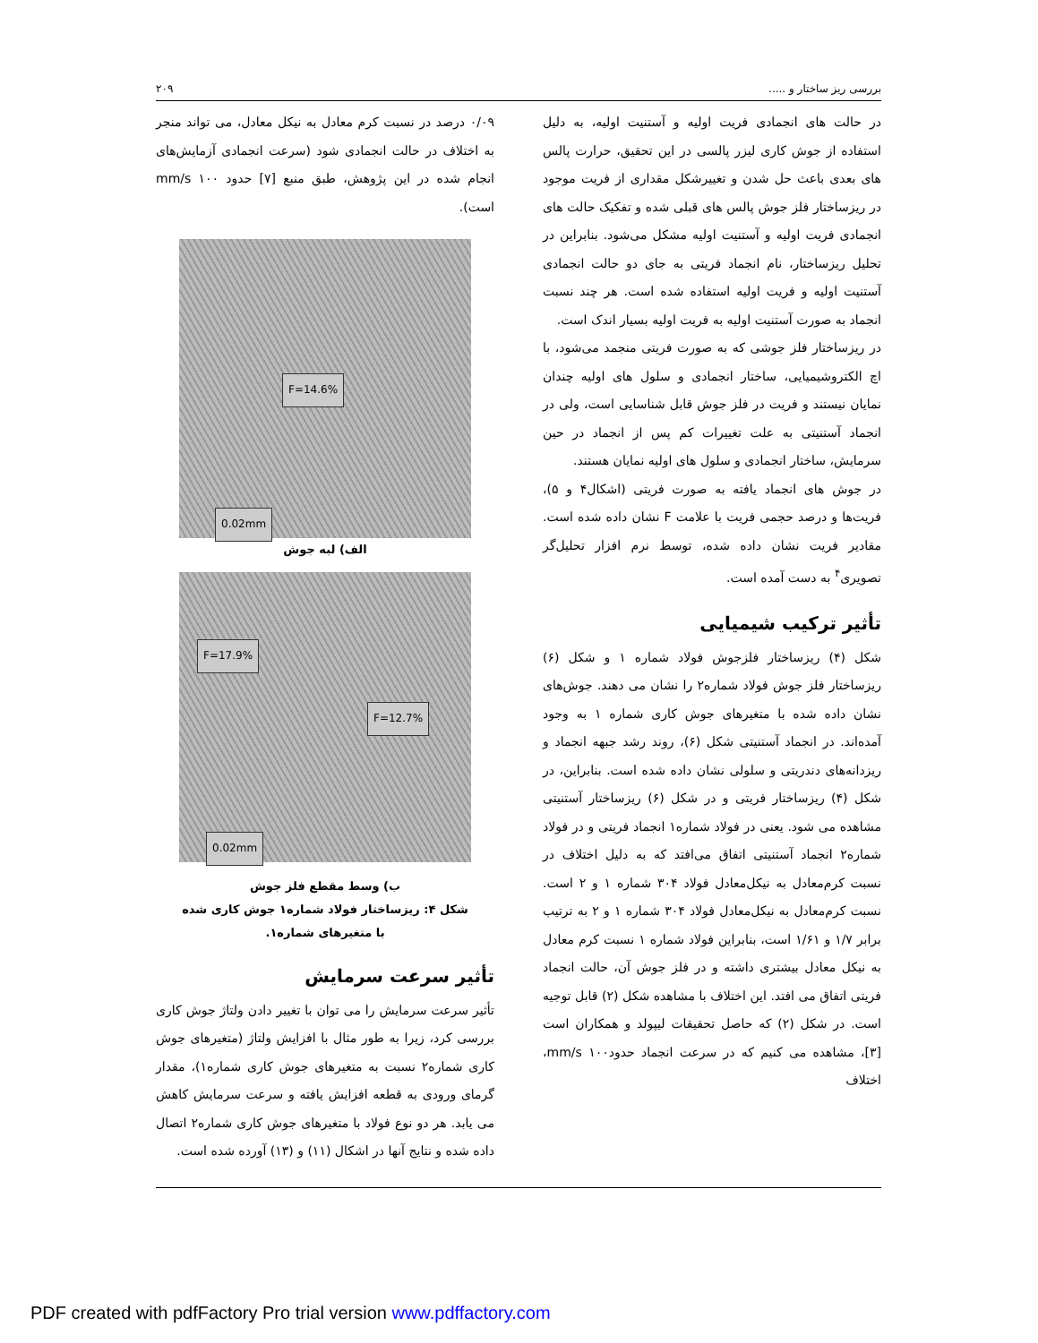بررسی ریز ساختار و ..... ۲۰۹
در حالت های انجمادی فریت اولیه و آستنیت اولیه، به دلیل استفاده از جوش کاری لیزر پالسی در این تحقیق، حرارت پالس های بعدی باعث حل شدن و تغییرشکل مقداری از فریت موجود در ریزساختار فلز جوش پالس های قبلی شده و تفکیک حالت های انجمادی فریت اولیه و آستنیت اولیه مشکل می‌شود. بنابراین در تحلیل ریزساختار، نام انجماد فریتی به جای دو حالت انجمادی آستنیت اولیه و فریت اولیه استفاده شده است. هر چند نسبت انجماد به صورت آستنیت اولیه به فریت اولیه بسیار اندک است.
در ریزساختار فلز جوشی که به صورت فریتی منجمد می‌شود، با اچ الکتروشیمیایی، ساختار انجمادی و سلول های اولیه چندان نمایان نیستند و فریت در فلز جوش قابل شناسایی است، ولی در انجماد آستنیتی به علت تغییرات کم پس از انجماد در حین سرمایش، ساختار انجمادی و سلول های اولیه نمایان هستند.
در جوش های انجماد یافته به صورت فریتی (اشکال۴ و ۵)، فریت‌ها و درصد حجمی فریت با علامت F نشان داده شده است. مقادیر فریت نشان داده شده، توسط نرم افزار تحلیل‌گر تصویری<sup>۴</sup> به دست آمده است.
تأثیر ترکیب شیمیایی
شکل (۴) ریزساختار فلزجوش فولاد شماره ۱ و شکل (۶) ریزساختار فلز جوش فولاد شماره۲ را نشان می دهند. جوش‌های نشان داده شده با متغیرهای جوش کاری شماره ۱ به وجود آمده‌اند. در انجماد آستنیتی شکل (۶)، روند رشد جبهه انجماد و ریزدانه‌های دندریتی و سلولی نشان داده شده است. بنابراین، در شکل (۴) ریزساختار فریتی و در شکل (۶) ریزساختار آستنیتی مشاهده می شود. یعنی در فولاد شماره۱ انجماد فریتی و در فولاد شماره۲ انجماد آستنیتی اتفاق می‌افتد که به دلیل اختلاف در نسبت کرم‌معادل به نیکل‌معادل فولاد ۳۰۴ شماره ۱ و ۲ است. نسبت کرم‌معادل به نیکل‌معادل فولاد ۳۰۴ شماره ۱ و ۲ به ترتیب برابر ۱/۷ و ۱/۶۱ است، بنابراین فولاد شماره ۱ نسبت کرم معادل به نیکل معادل بیشتری داشته و در فلز جوش آن، حالت انجماد فریتی اتفاق می افتد. این اختلاف با مشاهده شکل (۲) قابل توجیه است. در شکل (۲) که حاصل تحقیقات لیپولد و همکاران است [۳]، مشاهده می کنیم که در سرعت انجماد حدود۱۰۰ mm/s، اختلاف
۰/۰۹ درصد در نسبت کرم معادل به نیکل معادل، می تواند منجر به اختلاف در حالت انجمادی شود (سرعت انجمادی آزمایش‌های انجام شده در این پژوهش، طبق منبع [۷] حدود ۱۰۰ mm/s است).
F=14.6%
0.02mm
الف) لبه جوش
F=17.9%
F=12.7%
0.02mm
ب) وسط مقطع فلز جوش
شکل ۴: ریزساختار فولاد شماره۱ جوش کاری شده
با متغیرهای شماره۱.
تأثیر سرعت سرمایش
تأثیر سرعت سرمایش را می توان با تغییر دادن ولتاژ جوش کاری بررسی کرد، زیرا به طور مثال با افزایش ولتاژ (متغیرهای جوش کاری شماره۲ نسبت به متغیرهای جوش کاری شماره۱)، مقدار گرمای ورودی به قطعه افزایش یافته و سرعت سرمایش کاهش می یابد. هر دو نوع فولاد با متغیرهای جوش کاری شماره۲ اتصال داده شده و نتایج آنها در اشکال (۱۱) و (۱۳) آورده شده است.
PDF created with pdfFactory Pro trial version www.pdffactory.com